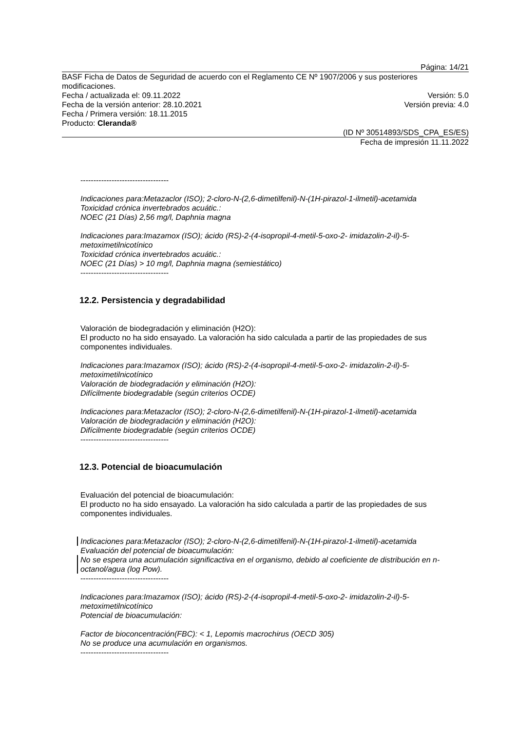Página: 14/21
BASF Ficha de Datos de Seguridad de acuerdo con el Reglamento CE Nº 1907/2006 y sus posteriores modificaciones.
Fecha / actualizada el: 09.11.2022 Versión: 5.0
Fecha de la versión anterior: 28.10.2021 Versión previa: 4.0
Fecha / Primera versión: 18.11.2015
Producto: Cleranda®
(ID Nº 30514893/SDS_CPA_ES/ES)
Fecha de impresión 11.11.2022
----------------------------------
Indicaciones para:Metazaclor (ISO); 2-cloro-N-(2,6-dimetilfenil)-N-(1H-pirazol-1-ilmetil)-acetamida
Toxicidad crónica invertebrados acuátic.:
NOEC (21 Días) 2,56 mg/l, Daphnia magna
Indicaciones para:Imazamox (ISO); ácido (RS)-2-(4-isopropil-4-metil-5-oxo-2- imidazolin-2-il)-5-metoximetilnicotínico
Toxicidad crónica invertebrados acuátic.:
NOEC (21 Días) > 10 mg/l, Daphnia magna (semiestático)
----------------------------------
12.2. Persistencia y degradabilidad
Valoración de biodegradación y eliminación (H2O):
El producto no ha sido ensayado. La valoración ha sido calculada a partir de las propiedades de sus componentes individuales.
Indicaciones para:Imazamox (ISO); ácido (RS)-2-(4-isopropil-4-metil-5-oxo-2- imidazolin-2-il)-5-metoximetilnicotínico
Valoración de biodegradación y eliminación (H2O):
Difícilmente biodegradable (según criterios OCDE)
Indicaciones para:Metazaclor (ISO); 2-cloro-N-(2,6-dimetilfenil)-N-(1H-pirazol-1-ilmetil)-acetamida
Valoración de biodegradación y eliminación (H2O):
Difícilmente biodegradable (según criterios OCDE)
----------------------------------
12.3. Potencial de bioacumulación
Evaluación del potencial de bioacumulación:
El producto no ha sido ensayado. La valoración ha sido calculada a partir de las propiedades de sus componentes individuales.
Indicaciones para:Metazaclor (ISO); 2-cloro-N-(2,6-dimetilfenil)-N-(1H-pirazol-1-ilmetil)-acetamida
Evaluación del potencial de bioacumulación:
No se espera una acumulación significactiva en el organismo, debido al coeficiente de distribución en n-octanol/agua (log Pow).
----------------------------------
Indicaciones para:Imazamox (ISO); ácido (RS)-2-(4-isopropil-4-metil-5-oxo-2- imidazolin-2-il)-5-metoximetilnicotínico
Potencial de bioacumulación:
Factor de bioconcentración(FBC): < 1, Lepomis macrochirus (OECD 305)
No se produce una acumulación en organismos.
----------------------------------